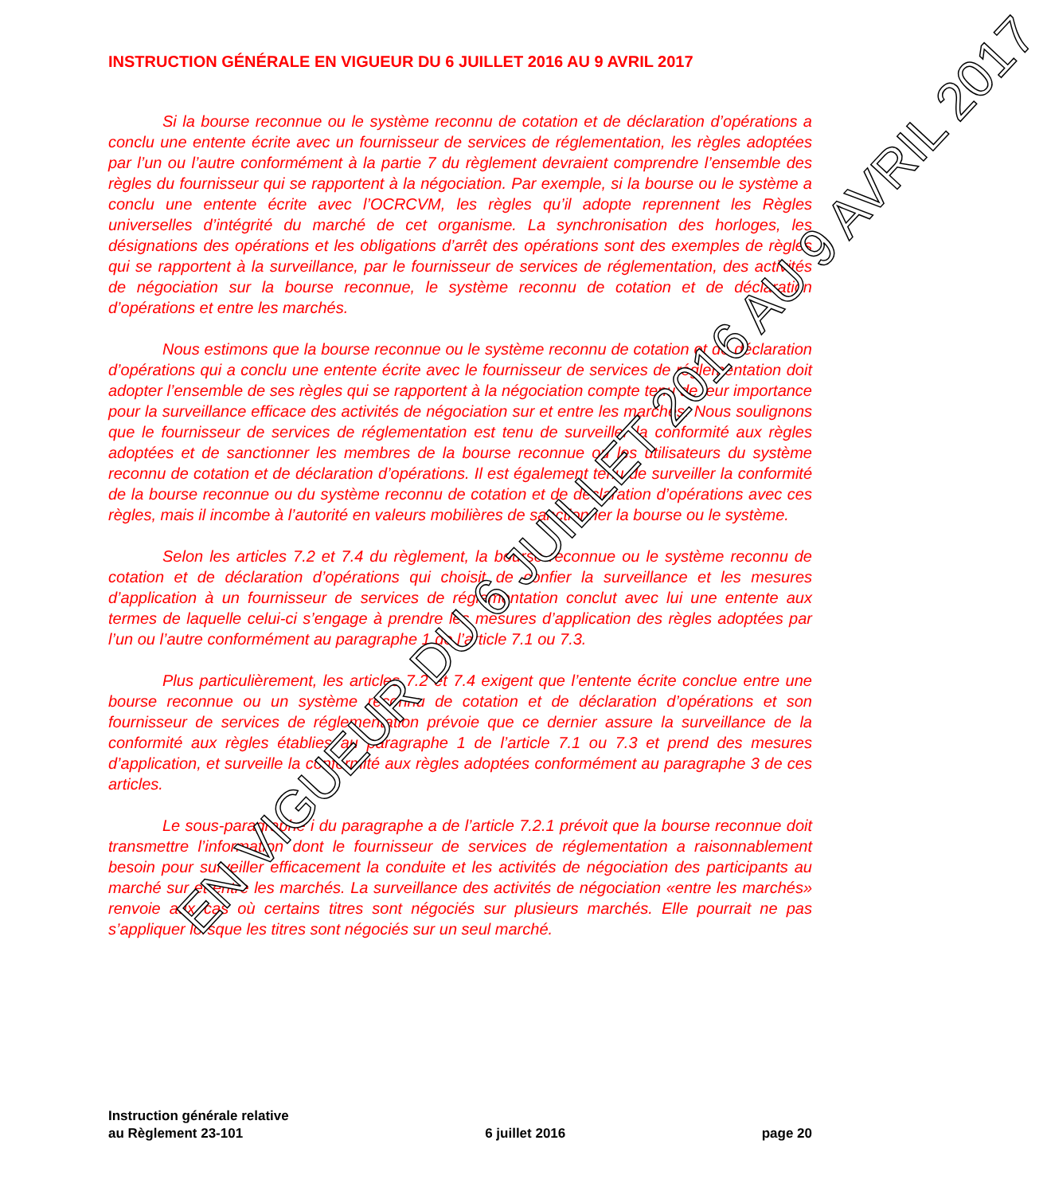INSTRUCTION GÉNÉRALE EN VIGUEUR DU 6 JUILLET 2016 AU 9 AVRIL 2017
Si la bourse reconnue ou le système reconnu de cotation et de déclaration d’opérations a conclu une entente écrite avec un fournisseur de services de réglementation, les règles adoptées par l’un ou l’autre conformément à la partie 7 du règlement devraient comprendre l’ensemble des règles du fournisseur qui se rapportent à la négociation. Par exemple, si la bourse ou le système a conclu une entente écrite avec l’OCRCVM, les règles qu’il adopte reprennent les Règles universelles d’intégrité du marché de cet organisme. La synchronisation des horloges, les désignations des opérations et les obligations d’arrêt des opérations sont des exemples de règles qui se rapportent à la surveillance, par le fournisseur de services de réglementation, des activités de négociation sur la bourse reconnue, le système reconnu de cotation et de déclaration d’opérations et entre les marchés.
Nous estimons que la bourse reconnue ou le système reconnu de cotation et de déclaration d’opérations qui a conclu une entente écrite avec le fournisseur de services de réglementation doit adopter l’ensemble de ses règles qui se rapportent à la négociation compte tenu de leur importance pour la surveillance efficace des activités de négociation sur et entre les marchés. Nous soulignons que le fournisseur de services de réglementation est tenu de surveiller la conformité aux règles adoptées et de sanctionner les membres de la bourse reconnue ou les utilisateurs du système reconnu de cotation et de déclaration d’opérations. Il est également tenu de surveiller la conformité de la bourse reconnue ou du système reconnu de cotation et de déclaration d’opérations avec ces règles, mais il incombe à l’autorité en valeurs mobilières de sanctionner la bourse ou le système.
Selon les articles 7.2 et 7.4 du règlement, la bourse reconnue ou le système reconnu de cotation et de déclaration d’opérations qui choisit de confier la surveillance et les mesures d’application à un fournisseur de services de réglementation conclut avec lui une entente aux termes de laquelle celui-ci s’engage à prendre les mesures d’application des règles adoptées par l’un ou l’autre conformément au paragraphe 1 de l’article 7.1 ou 7.3.
Plus particulièrement, les articles 7.2 et 7.4 exigent que l’entente écrite conclue entre une bourse reconnue ou un système reconnu de cotation et de déclaration d’opérations et son fournisseur de services de réglementation prévoie que ce dernier assure la surveillance de la conformité aux règles établies au paragraphe 1 de l’article 7.1 ou 7.3 et prend des mesures d’application, et surveille la conformité aux règles adoptées conformément au paragraphe 3 de ces articles.
Le sous-paragraphe i du paragraphe a de l’article 7.2.1 prévoit que la bourse reconnue doit transmettre l’information dont le fournisseur de services de réglementation a raisonnablement besoin pour surveiller efficacement la conduite et les activités de négociation des participants au marché sur et entre les marchés. La surveillance des activités de négociation «entre les marchés» renvoie aux cas où certains titres sont négociés sur plusieurs marchés. Elle pourrait ne pas s’appliquer lorsque les titres sont négociés sur un seul marché.
EN VIGUEUR DU 6 JUILLET 2016 AU 9 AVRIL 2017
Instruction générale relative
au Règlement 23-101
6 juillet 2016
page 20